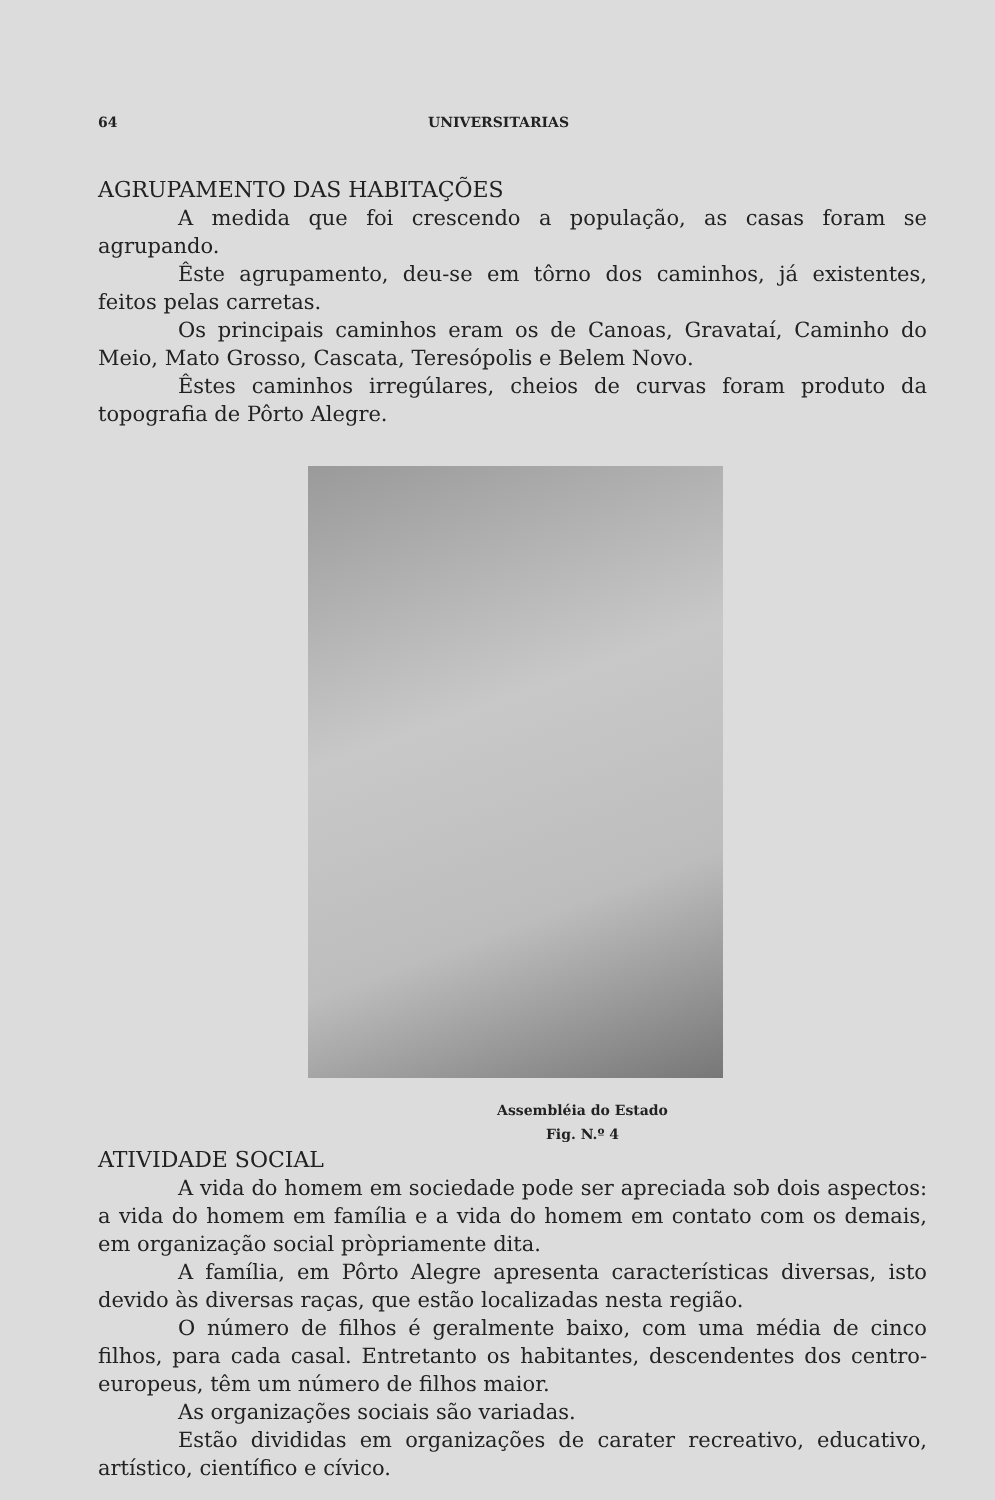64 UNIVERSITARIAS
AGRUPAMENTO DAS HABITAÇÕES
A medida que foi crescendo a população, as casas foram se agrupando.
Êste agrupamento, deu-se em tôrno dos caminhos, já existentes, feitos pelas carretas.
Os principais caminhos eram os de Canoas, Gravataí, Caminho do Meio, Mato Grosso, Cascata, Teresópolis e Belem Novo.
Êstes caminhos irregúlares, cheios de curvas foram produto da topografia de Pôrto Alegre.
Assembléia do Estado
Fig. N.º 4
ATIVIDADE SOCIAL
A vida do homem em sociedade pode ser apreciada sob dois aspectos: a vida do homem em família e a vida do homem em contato com os demais, em organização social pròpriamente dita.
A família, em Pôrto Alegre apresenta características diversas, isto devido às diversas raças, que estão localizadas nesta região.
O número de filhos é geralmente baixo, com uma média de cinco filhos, para cada casal. Entretanto os habitantes, descendentes dos centro-europeus, têm um número de filhos maior.
As organizações sociais são variadas.
Estão divididas em organizações de carater recreativo, educativo, artístico, científico e cívico.